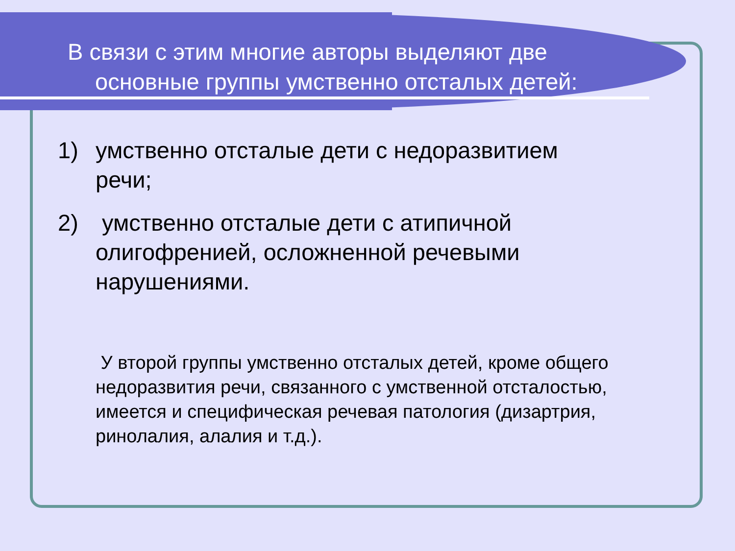В связи с этим многие авторы выделяют две
основные группы умственно отсталых детей:
1) умственно отсталые дети с недоразвитием речи;
2) умственно отсталые дети с атипичной олигофренией, осложненной речевыми нарушениями.
У второй группы умственно отсталых детей, кроме общего недоразвития речи, связанного с умственной отсталостью, имеется и специфическая речевая патология (дизартрия, ринолалия, алалия и т.д.).